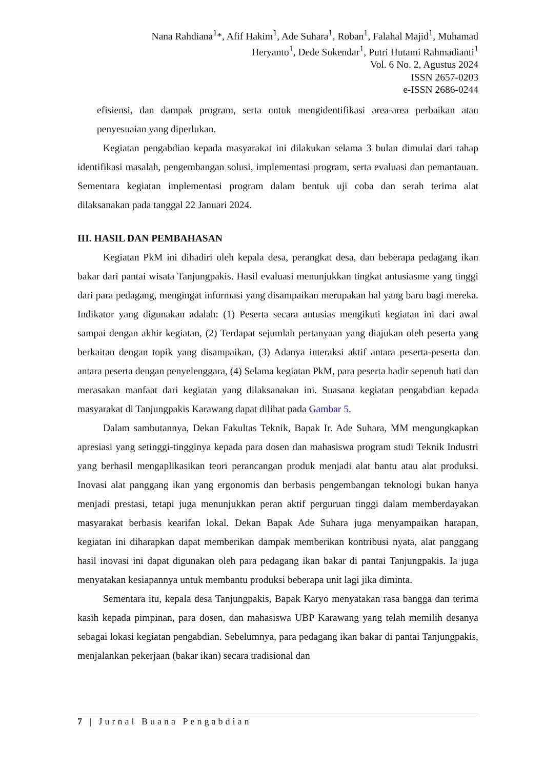Nana Rahdiana<sup>1</sup>*, Afif Hakim<sup>1</sup>, Ade Suhara<sup>1</sup>, Roban<sup>1</sup>, Falahal Majid<sup>1</sup>, Muhamad
Heryanto<sup>1</sup>, Dede Sukendar<sup>1</sup>, Putri Hutami Rahmadianti<sup>1</sup>
Vol. 6 No. 2, Agustus 2024
ISSN 2657-0203
e-ISSN 2686-0244
efisiensi, dan dampak program, serta untuk mengidentifikasi area-area perbaikan atau penyesuaian yang diperlukan.
Kegiatan pengabdian kepada masyarakat ini dilakukan selama 3 bulan dimulai dari tahap identifikasi masalah, pengembangan solusi, implementasi program, serta evaluasi dan pemantauan. Sementara kegiatan implementasi program dalam bentuk uji coba dan serah terima alat dilaksanakan pada tanggal 22 Januari 2024.
III. HASIL DAN PEMBAHASAN
Kegiatan PkM ini dihadiri oleh kepala desa, perangkat desa, dan beberapa pedagang ikan bakar dari pantai wisata Tanjungpakis. Hasil evaluasi menunjukkan tingkat antusiasme yang tinggi dari para pedagang, mengingat informasi yang disampaikan merupakan hal yang baru bagi mereka. Indikator yang digunakan adalah: (1) Peserta secara antusias mengikuti kegiatan ini dari awal sampai dengan akhir kegiatan, (2) Terdapat sejumlah pertanyaan yang diajukan oleh peserta yang berkaitan dengan topik yang disampaikan, (3) Adanya interaksi aktif antara peserta-peserta dan antara peserta dengan penyelenggara, (4) Selama kegiatan PkM, para peserta hadir sepenuh hati dan merasakan manfaat dari kegiatan yang dilaksanakan ini. Suasana kegiatan pengabdian kepada masyarakat di Tanjungpakis Karawang dapat dilihat pada Gambar 5.
Dalam sambutannya, Dekan Fakultas Teknik, Bapak Ir. Ade Suhara, MM mengungkapkan apresiasi yang setinggi-tingginya kepada para dosen dan mahasiswa program studi Teknik Industri yang berhasil mengaplikasikan teori perancangan produk menjadi alat bantu atau alat produksi. Inovasi alat panggang ikan yang ergonomis dan berbasis pengembangan teknologi bukan hanya menjadi prestasi, tetapi juga menunjukkan peran aktif perguruan tinggi dalam memberdayakan masyarakat berbasis kearifan lokal. Dekan Bapak Ade Suhara juga menyampaikan harapan, kegiatan ini diharapkan dapat memberikan dampak memberikan kontribusi nyata, alat panggang hasil inovasi ini dapat digunakan oleh para pedagang ikan bakar di pantai Tanjungpakis. Ia juga menyatakan kesiapannya untuk membantu produksi beberapa unit lagi jika diminta.
Sementara itu, kepala desa Tanjungpakis, Bapak Karyo menyatakan rasa bangga dan terima kasih kepada pimpinan, para dosen, dan mahasiswa UBP Karawang yang telah memilih desanya sebagai lokasi kegiatan pengabdian. Sebelumnya, para pedagang ikan bakar di pantai Tanjungpakis, menjalankan pekerjaan (bakar ikan) secara tradisional dan
7 | Jurnal Buana Pengabdian